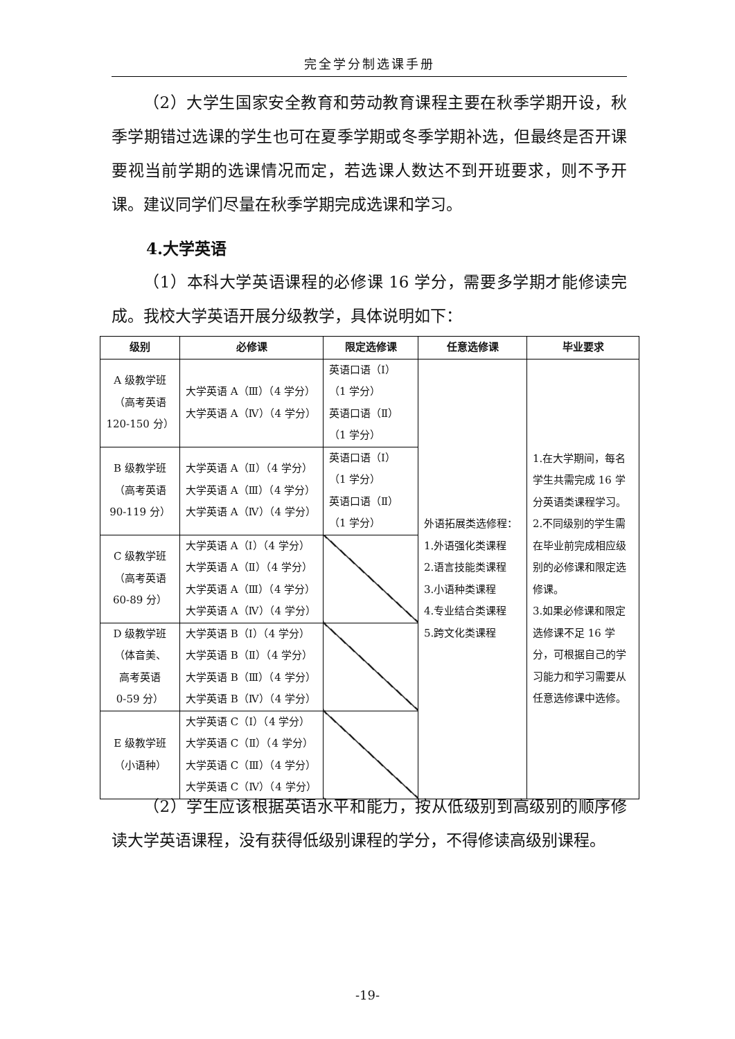完全学分制选课手册
（2）大学生国家安全教育和劳动教育课程主要在秋季学期开设，秋季学期错过选课的学生也可在夏季学期或冬季学期补选，但最终是否开课要视当前学期的选课情况而定，若选课人数达不到开班要求，则不予开课。建议同学们尽量在秋季学期完成选课和学习。
4.大学英语
（1）本科大学英语课程的必修课 16 学分，需要多学期才能修读完成。我校大学英语开展分级教学，具体说明如下：
| 级别 | 必修课 | 限定选修课 | 任意选修课 | 毕业要求 |
| --- | --- | --- | --- | --- |
| A 级教学班 （高考英语 120-150 分） | 大学英语 A（Ⅲ）（4 学分） 大学英语 A（Ⅳ）（4 学分） | 英语口语（Ⅰ） （1 学分） 英语口语（Ⅱ） （1 学分） | 外语拓展类选修程： 1.外语强化类课程 2.语言技能类课程 3.小语种类课程 4.专业结合类课程 5.跨文化类课程 | 1.在大学期间，每名学生共需完成 16 学分英语类课程学习。 2.不同级别的学生需在毕业前完成相应级别的必修课和限定选修课。 3.如果必修课和限定选修课不足 16 学分，可根据自己的学习能力和学习需要从任意选修课中选修。 |
| B 级教学班 （高考英语 90-119 分） | 大学英语 A（Ⅱ）（4 学分） 大学英语 A（Ⅲ）（4 学分） 大学英语 A（Ⅳ）（4 学分） | 英语口语（Ⅰ） （1 学分） 英语口语（Ⅱ） （1 学分） | | |
| C 级教学班 （高考英语 60-89 分） | 大学英语 A（Ⅰ）（4 学分） 大学英语 A（Ⅱ）（4 学分） 大学英语 A（Ⅲ）（4 学分） 大学英语 A（Ⅳ）（4 学分） | | | |
| D 级教学班 （体音美、 高考英语 0-59 分） | 大学英语 B（Ⅰ）（4 学分） 大学英语 B（Ⅱ）（4 学分） 大学英语 B（Ⅲ）（4 学分） 大学英语 B（Ⅳ）（4 学分） | | | |
| E 级教学班 （小语种） | 大学英语 C（Ⅰ）（4 学分） 大学英语 C（Ⅱ）（4 学分） 大学英语 C（Ⅲ）（4 学分） 大学英语 C（Ⅳ）（4 学分） | | | |
（2）学生应该根据英语水平和能力，按从低级别到高级别的顺序修读大学英语课程，没有获得低级别课程的学分，不得修读高级别课程。
-19-